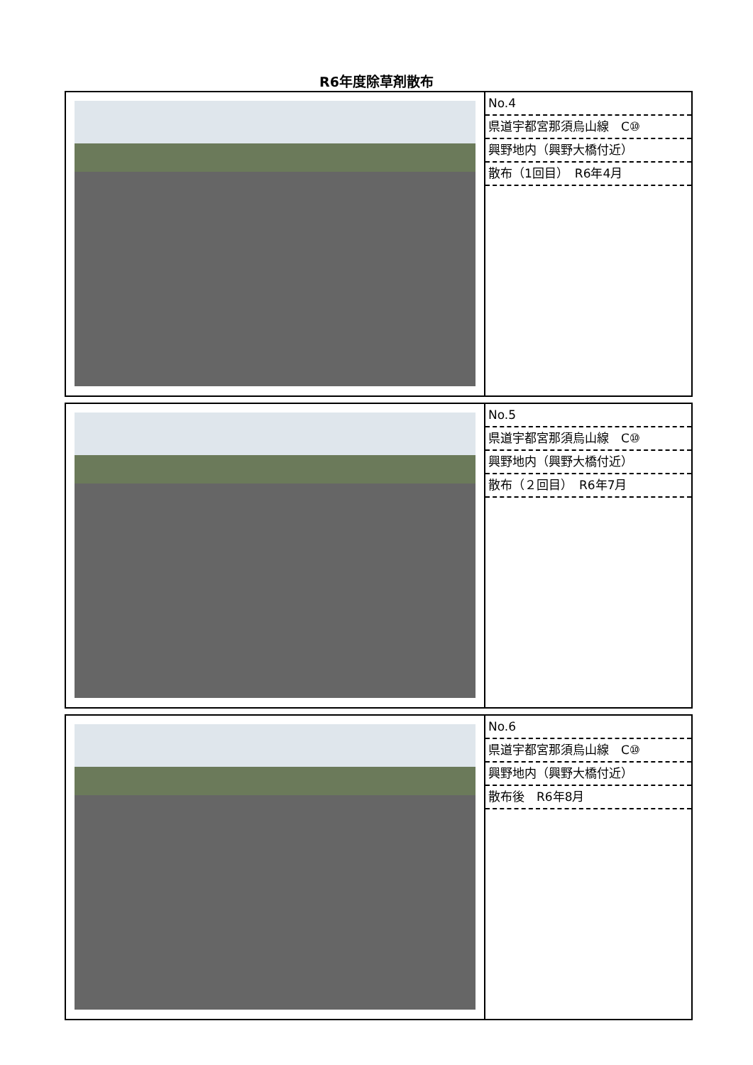R6年度除草剤散布
| | No.4 県道宇都宮那須烏山線 C⑩ 興野地内（興野大橋付近） 散布（1回目） R6年4月 |
| | No.5 県道宇都宮那須烏山線 C⑩ 興野地内（興野大橋付近） 散布（２回目） R6年7月 |
| | No.6 県道宇都宮那須烏山線 C⑩ 興野地内（興野大橋付近） 散布後 R6年8月 |